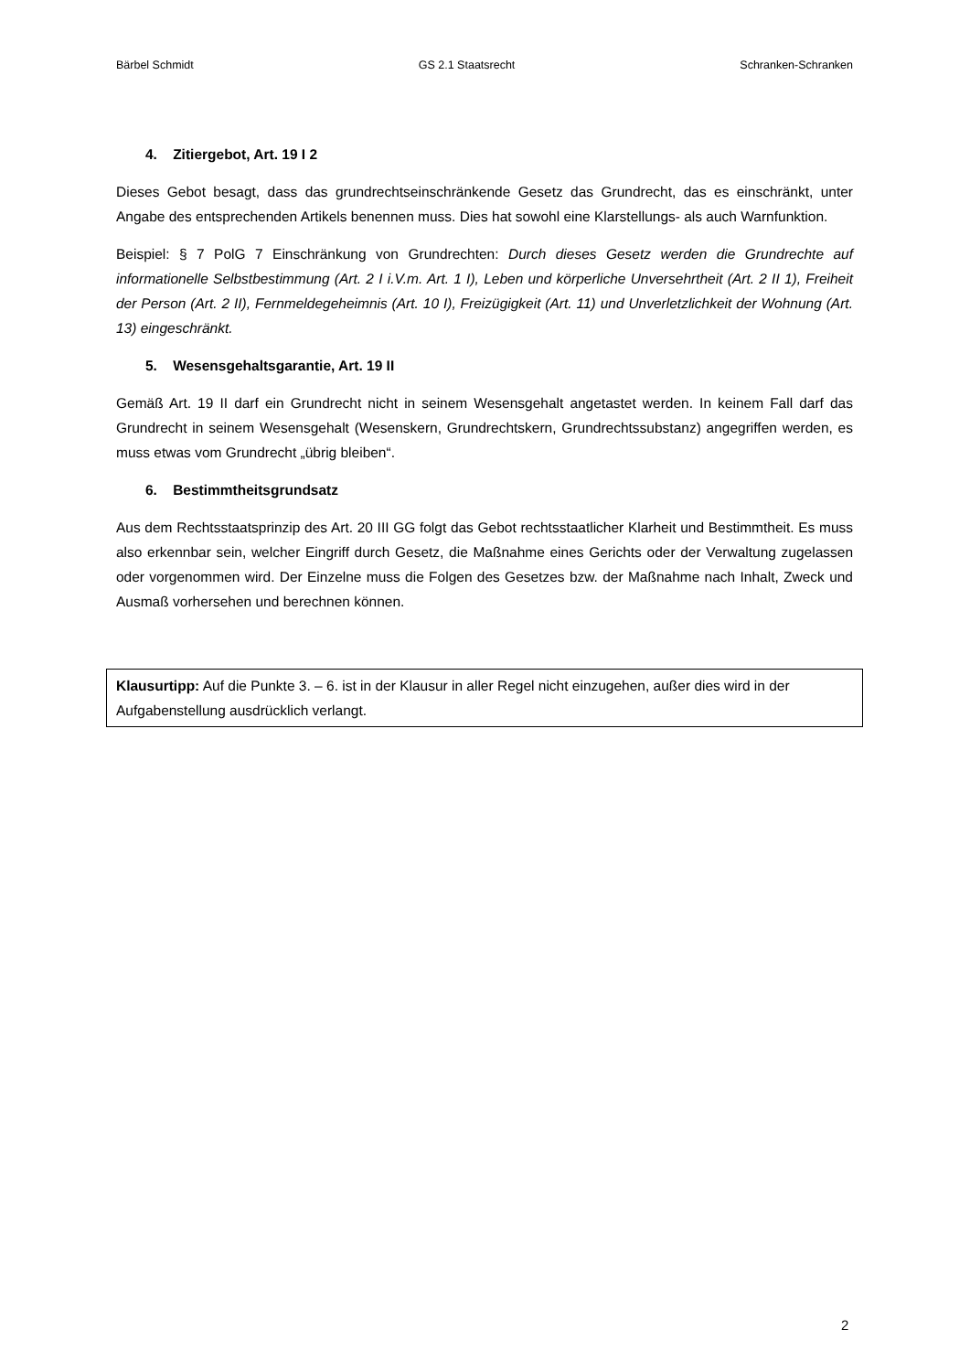Bärbel Schmidt GS 2.1 Staatsrecht Schranken-Schranken
4. Zitiergebot, Art. 19 I 2
Dieses Gebot besagt, dass das grundrechtseinschränkende Gesetz das Grundrecht, das es einschränkt, unter Angabe des entsprechenden Artikels benennen muss. Dies hat sowohl eine Klarstellungs- als auch Warnfunktion.
Beispiel: § 7 PolG 7 Einschränkung von Grundrechten: Durch dieses Gesetz werden die Grundrechte auf informationelle Selbstbestimmung (Art. 2 I i.V.m. Art. 1 I), Leben und körperliche Unversehrtheit (Art. 2 II 1), Freiheit der Person (Art. 2 II), Fernmeldegeheimnis (Art. 10 I), Freizügigkeit (Art. 11) und Unverletzlichkeit der Wohnung (Art. 13) eingeschränkt.
5. Wesensgehaltsgarantie, Art. 19 II
Gemäß Art. 19 II darf ein Grundrecht nicht in seinem Wesensgehalt angetastet werden. In keinem Fall darf das Grundrecht in seinem Wesensgehalt (Wesenskern, Grundrechtskern, Grundrechtssubstanz) angegriffen werden, es muss etwas vom Grundrecht „übrig bleiben“.
6. Bestimmtheitsgrundsatz
Aus dem Rechtsstaatsprinzip des Art. 20 III GG folgt das Gebot rechtsstaatlicher Klarheit und Bestimmtheit. Es muss also erkennbar sein, welcher Eingriff durch Gesetz, die Maßnahme eines Gerichts oder der Verwaltung zugelassen oder vorgenommen wird. Der Einzelne muss die Folgen des Gesetzes bzw. der Maßnahme nach Inhalt, Zweck und Ausmaß vorhersehen und berechnen können.
Klausurtipp: Auf die Punkte 3. – 6. ist in der Klausur in aller Regel nicht einzugehen, außer dies wird in der Aufgabenstellung ausdrücklich verlangt.
2